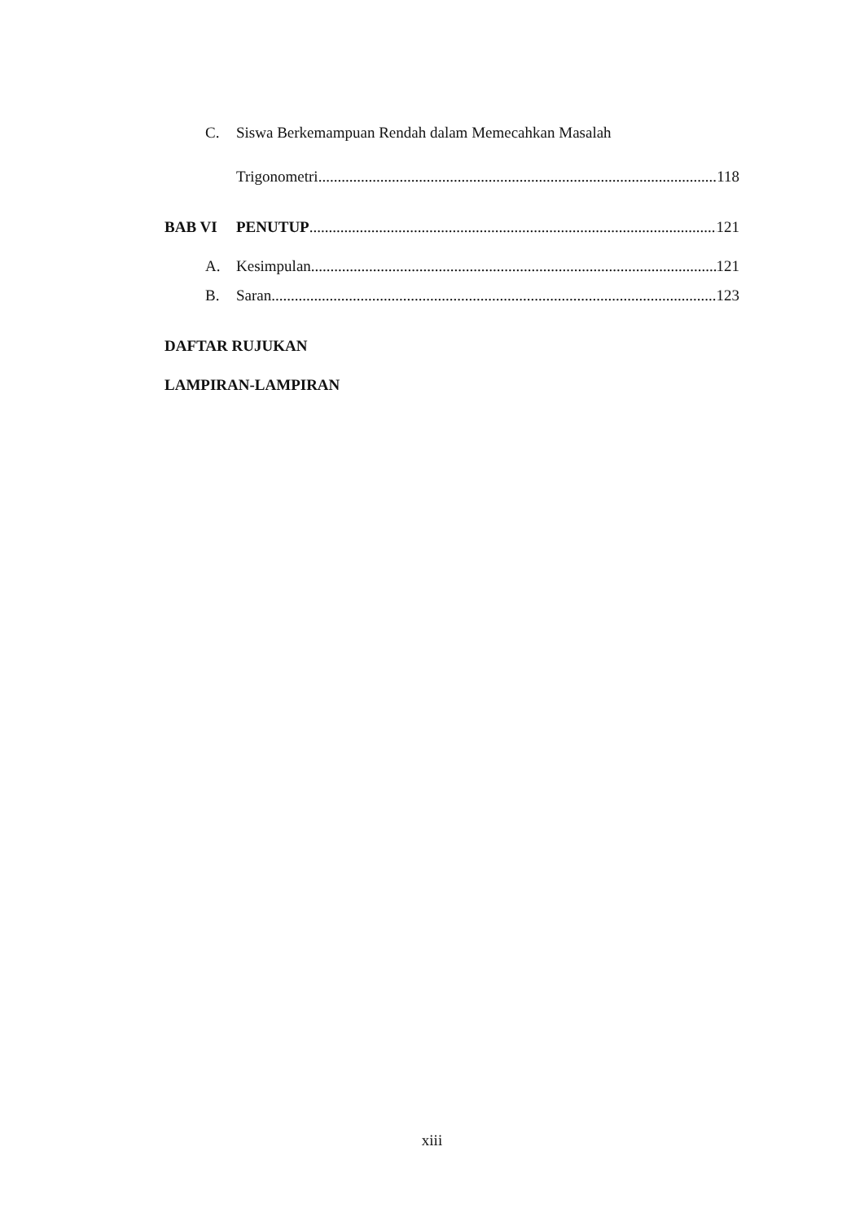C. Siswa Berkemampuan Rendah dalam Memecahkan Masalah
Trigonometri 118
BAB VI PENUTUP 121
A. Kesimpulan 121
B. Saran 123
DAFTAR RUJUKAN
LAMPIRAN-LAMPIRAN
xiii